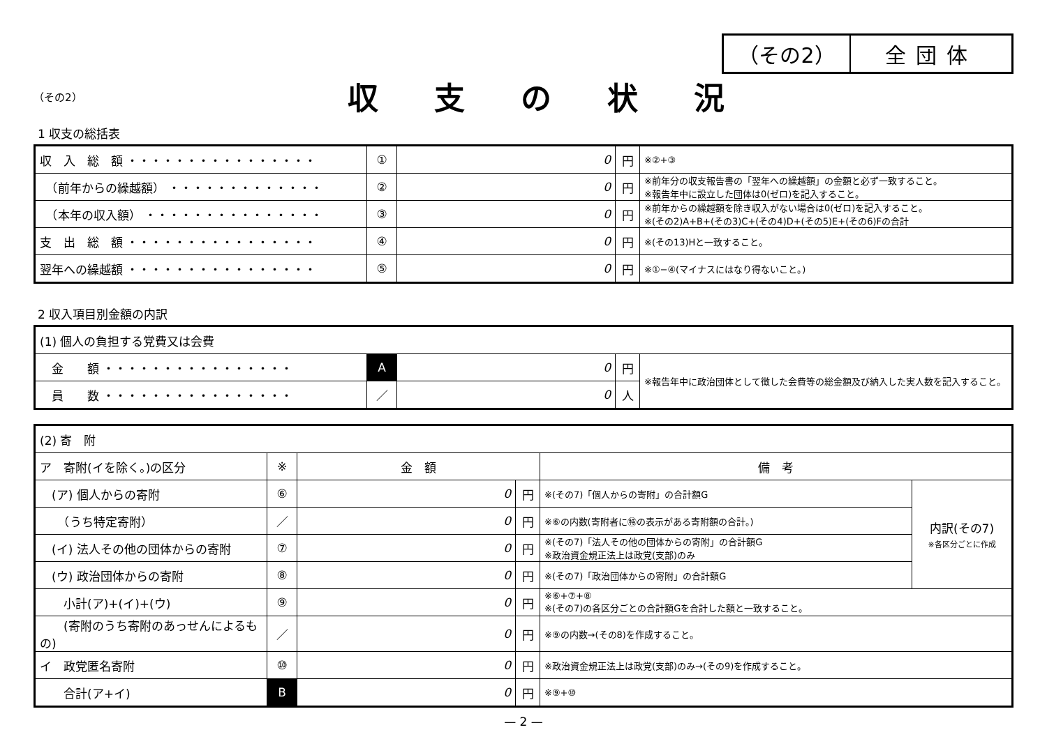（その2） 全団体
（その2）
収支の状況
1 収支の総括表
| 収 入 総 額 ・・・・・・・・・・・・・・・・ | ① | 0 | 円 | ※②+③ |
| （前年からの繰越額） ・・・・・・・・・・・・・ | ② | 0 | 円 | ※前年分の収支報告書の「翌年への繰越額」の金額と必ず一致すること。 ※報告年中に設立した団体は0(ゼロ)を記入すること。 |
| （本年の収入額） ・・・・・・・・・・・・・・・ | ③ | 0 | 円 | ※前年からの繰越額を除き収入がない場合は0(ゼロ)を記入すること。 ※(その2)A+B+(その3)C+(その4)D+(その5)E+(その6)Fの合計 |
| 支 出 総 額 ・・・・・・・・・・・・・・・・ | ④ | 0 | 円 | ※(その13)Hと一致すること。 |
| 翌年への繰越額 ・・・・・・・・・・・・・・・・ | ⑤ | 0 | 円 | ※①−④(マイナスにはなり得ないこと。) |
2 収入項目別金額の内訳
| (1) 個人の負担する党費又は会費 | | | | |
| 金 額 ・・・・・・・・・・・・・・・・ | A | 0 | 円 | ※報告年中に政治団体として徴した会費等の総金額及び納入した実人数を記入すること。 |
| 員 数 ・・・・・・・・・・・・・・・・ | ／ | 0 | 人 | |
| (2) 寄 附 | | | | | |
| ア 寄附(イを除く。)の区分 | ※ | 金 額 | | 備 考 | |
| (ア) 個人からの寄附 | ⑥ | 0 | 円 | ※(その7)「個人からの寄附」の合計額G | 内訳(その7) ※各区分ごとに作成 |
| （うち特定寄附） | ／ | 0 | 円 | ※⑥の内数(寄附者に㊕の表示がある寄附額の合計。) | |
| (イ) 法人その他の団体からの寄附 | ⑦ | 0 | 円 | ※(その7)「法人その他の団体からの寄附」の合計額G ※政治資金規正法上は政党(支部)のみ | |
| (ウ) 政治団体からの寄附 | ⑧ | 0 | 円 | ※(その7)「政治団体からの寄附」の合計額G | |
| 小計(ア)+(イ)+(ウ) | ⑨ | 0 | 円 | ※⑥+⑦+⑧ ※(その7)の各区分ごとの合計額Gを合計した額と一致すること。 | |
| (寄附のうち寄附のあっせんによるもの) | ／ | 0 | 円 | ※⑨の内数→(その8)を作成すること。 | |
| イ 政党匿名寄附 | ⑩ | 0 | 円 | ※政治資金規正法上は政党(支部)のみ→(その9)を作成すること。 | |
| 合計(ア+イ) | B | 0 | 円 | ※⑨+⑩ | |
— 2 —